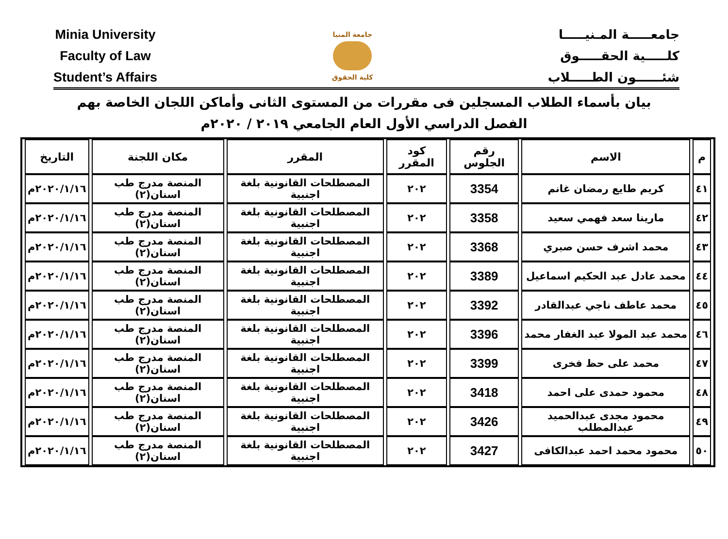Minia University
Faculty of Law
Student’s Affairs
جامعة المنيا
كلية الحقوق
جامعـــــة المـنيـــــا
كلـــــية الحقـــــوق
شئــــــون الطـــــلاب
بيان بأسماء الطلاب المسجلين فى مقررات من المستوى الثانى وأماكن اللجان الخاصة بهم
الفصل الدراسي الأول العام الجامعي ٢٠١٩ / ٢٠٢٠م
| م | الاسم | رقم الجلوس | كود المقرر | المقرر | مكان اللجنة | التاريخ |
| --- | --- | --- | --- | --- | --- | --- |
| ٤١ | كريم طايع رمضان غانم | 3354 | ٢٠٢ | المصطلحات القانونية بلغة اجنبية | المنصة مدرج طب اسنان(٢) | ٢٠٢٠/١/١٦م |
| ٤٢ | مارينا سعد فهمي سعيد | 3358 | ٢٠٢ | المصطلحات القانونية بلغة اجنبية | المنصة مدرج طب اسنان(٢) | ٢٠٢٠/١/١٦م |
| ٤٣ | محمد اشرف حسن صبري | 3368 | ٢٠٢ | المصطلحات القانونية بلغة اجنبية | المنصة مدرج طب اسنان(٢) | ٢٠٢٠/١/١٦م |
| ٤٤ | محمد عادل عبد الحكيم اسماعيل | 3389 | ٢٠٢ | المصطلحات القانونية بلغة اجنبية | المنصة مدرج طب اسنان(٢) | ٢٠٢٠/١/١٦م |
| ٤٥ | محمد عاطف ناجي عبدالقادر | 3392 | ٢٠٢ | المصطلحات القانونية بلغة اجنبية | المنصة مدرج طب اسنان(٢) | ٢٠٢٠/١/١٦م |
| ٤٦ | محمد عبد المولا عبد الغفار محمد | 3396 | ٢٠٢ | المصطلحات القانونية بلغة اجنبية | المنصة مدرج طب اسنان(٢) | ٢٠٢٠/١/١٦م |
| ٤٧ | محمد على حظ فخرى | 3399 | ٢٠٢ | المصطلحات القانونية بلغة اجنبية | المنصة مدرج طب اسنان(٢) | ٢٠٢٠/١/١٦م |
| ٤٨ | محمود حمدى على احمد | 3418 | ٢٠٢ | المصطلحات القانونية بلغة اجنبية | المنصة مدرج طب اسنان(٢) | ٢٠٢٠/١/١٦م |
| ٤٩ | محمود مجدى عبدالحميد عبدالمطلب | 3426 | ٢٠٢ | المصطلحات القانونية بلغة اجنبية | المنصة مدرج طب اسنان(٢) | ٢٠٢٠/١/١٦م |
| ٥٠ | محمود محمد احمد عبدالكافى | 3427 | ٢٠٢ | المصطلحات القانونية بلغة اجنبية | المنصة مدرج طب اسنان(٢) | ٢٠٢٠/١/١٦م |